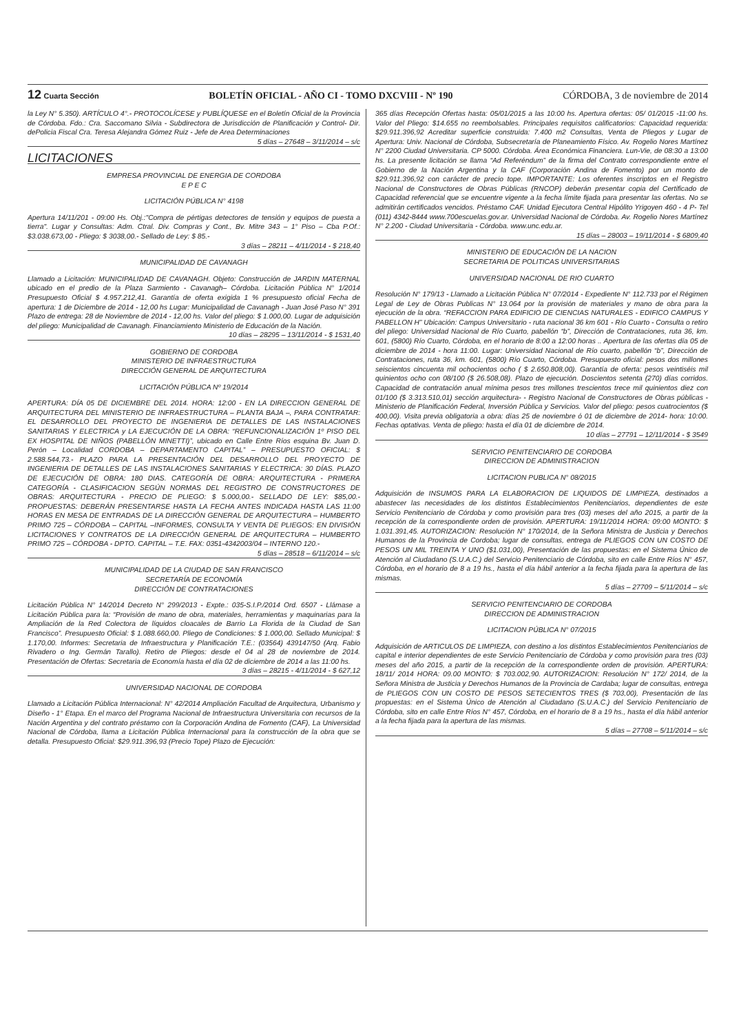12 Cuarta Sección BOLETÍN OFICIAL - AÑO CI - TOMO DXCVIII - Nº 190 CÓRDOBA, 3 de noviembre de 2014
la Ley N° 5.350). ARTÍCULO 4°.- PROTOCOLÍCESE y PUBLÍQUESE en el Boletín Oficial de la Provincia de Córdoba. Fdo.: Cra. Saccomano Silvia - Subdirectora de Jurisdicción de Planificación y Control- Dir. dePolicia Fiscal Cra. Teresa Alejandra Gómez Ruiz - Jefe de Area Determinaciones
5 días – 27648 – 3/11/2014 – s/c
LICITACIONES
EMPRESA PROVINCIAL DE ENERGIA DE CORDOBA
E P E C
LICITACIÓN PÚBLICA N° 4198
Apertura 14/11/201 - 09:00 Hs. Obj.:"Compra de pértigas detectores de tensión y equipos de puesta a tierra". Lugar y Consultas: Adm. Ctral. Div. Compras y Cont., Bv. Mitre 343 – 1° Piso – Cba P.Of.: $3.038.673,00 - Pliego: $ 3038,00.- Sellado de Ley: $ 85.-
3 días – 28211 – 4/11/2014 - $ 218,40
MUNICIPALIDAD DE CAVANAGH
Llamado a Licitación: MUNICIPALIDAD DE CAVANAGH. Objeto: Construcción de JARDIN MATERNAL ubicado en el predio de la Plaza Sarmiento - Cavanagh– Córdoba. Licitación Pública N° 1/2014 Presupuesto Oficial $ 4.957.212,41. Garantía de oferta exigida 1 % presupuesto oficial Fecha de apertura: 1 de Diciembre de 2014 - 12,00 hs Lugar: Municipalidad de Cavanagh - Juan José Paso N° 391 Plazo de entrega: 28 de Noviembre de 2014 - 12,00 hs. Valor del pliego: $ 1.000,00. Lugar de adquisición del pliego: Municipalidad de Cavanagh. Financiamiento Ministerio de Educación de la Nación.
10 días – 28295 – 13/11/2014 - $ 1531,40
GOBIERNO DE CORDOBA
MINISTERIO DE INFRAESTRUCTURA
DIRECCIÓN GENERAL DE ARQUITECTURA
LICITACIÓN PÚBLICA Nº 19/2014
APERTURA: DÍA 05 DE DICIEMBRE DEL 2014. HORA: 12:00 - EN LA DIRECCION GENERAL DE ARQUITECTURA DEL MINISTERIO DE INFRAESTRUCTURA – PLANTA BAJA –, PARA CONTRATAR: EL DESARROLLO DEL PROYECTO DE INGENIERIA DE DETALLES DE LAS INSTALACIONES SANITARIAS Y ELECTRICA y LA EJECUCIÓN DE LA OBRA: “REFUNCIONALIZACIÓN 1º PISO DEL EX HOSPITAL DE NIÑOS (PABELLÓN MINETTI)”, ubicado en Calle Entre Ríos esquina Bv. Juan D. Perón – Localidad CORDOBA – DEPARTAMENTO CAPITAL” – PRESUPUESTO OFICIAL: $ 2.588.544,73.- PLAZO PARA LA PRESENTACIÓN DEL DESARROLLO DEL PROYECTO DE INGENIERIA DE DETALLES DE LAS INSTALACIONES SANITARIAS Y ELECTRICA: 30 DÍAS. PLAZO DE EJECUCIÓN DE OBRA: 180 DIAS. CATEGORÍA DE OBRA: ARQUITECTURA - PRIMERA CATEGORÍA - CLASIFICACION SEGÚN NORMAS DEL REGISTRO DE CONSTRUCTORES DE OBRAS: ARQUITECTURA - PRECIO DE PLIEGO: $ 5.000,00.- SELLADO DE LEY: $85,00.- PROPUESTAS: DEBERÁN PRESENTARSE HASTA LA FECHA ANTES INDICADA HASTA LAS 11:00 HORAS EN MESA DE ENTRADAS DE LA DIRECCIÓN GENERAL DE ARQUITECTURA – HUMBERTO PRIMO 725 – CÓRDOBA – CAPITAL –INFORMES, CONSULTA Y VENTA DE PLIEGOS: EN DIVISIÓN LICITACIONES Y CONTRATOS DE LA DIRECCIÓN GENERAL DE ARQUITECTURA – HUMBERTO PRIMO 725 – CÓRDOBA - DPTO. CAPITAL – T.E. FAX: 0351-4342003/04 – INTERNO 120.-
5 días – 28518 – 6/11/2014 – s/c
MUNICIPALIDAD DE LA CIUDAD DE SAN FRANCISCO
SECRETARÍA DE ECONOMÍA
DIRECCIÓN DE CONTRATACIONES
Licitación Pública N° 14/2014 Decreto N° 299/2013 - Expte.: 035-S.I.P./2014 Ord. 6507 - Llámase a Licitación Pública para la: “Provisión de mano de obra, materiales, herramientas y maquinarias para la Ampliación de la Red Colectora de líquidos cloacales de Barrio La Florida de la Ciudad de San Francisco”. Presupuesto Oficial: $ 1.088.660,00. Pliego de Condiciones: $ 1.000,00. Sellado Municipal: $ 1.170,00. Informes: Secretaria de Infraestructura y Planificación T.E.: (03564) 439147/50 (Arq. Fabio Rivadero o Ing. Germán Tarallo). Retiro de Pliegos: desde el 04 al 28 de noviembre de 2014. Presentación de Ofertas: Secretaria de Economía hasta el día 02 de diciembre de 2014 a las 11:00 hs.
3 días – 28215 - 4/11/2014 - $ 627,12
UNIVERSIDAD NACIONAL DE CORDOBA
Llamado a Licitación Pública Internacional: N° 42/2014 Ampliación Facultad de Arquitectura, Urbanismo y Diseño - 1° Etapa. En el marco del Programa Nacional de Infraestructura Universitaria con recursos de la Nación Argentina y del contrato préstamo con la Corporación Andina de Fomento (CAF), La Universidad Nacional de Córdoba, llama a Licitación Pública Internacional para la construcción de la obra que se detalla. Presupuesto Oficial: $29.911.396,93 (Precio Tope) Plazo de Ejecución:
365 días Recepción Ofertas hasta: 05/01/2015 a las 10:00 hs. Apertura ofertas: 05/ 01/2015 -11:00 hs. Valor del Pliego: $14.655 no reembolsables. Principales requisitos calificatorios: Capacidad requerida: $29.911.396,92 Acreditar superficie construida: 7.400 m2 Consultas, Venta de Pliegos y Lugar de Apertura: Univ. Nacional de Córdoba, Subsecretaría de Planeamiento Físico. Av. Rogelio Nores Martínez N° 2200 Ciudad Universitaria. CP 5000. Córdoba. Área Económica Financiera. Lun-Vie, de 08:30 a 13:00 hs. La presente licitación se llama “Ad Referéndum” de la firma del Contrato correspondiente entre el Gobierno de la Nación Argentina y la CAF (Corporación Andina de Fomento) por un monto de $29.911.396,92 con carácter de precio tope. IMPORTANTE: Los oferentes inscriptos en el Registro Nacional de Constructores de Obras Públicas (RNCOP) deberán presentar copia del Certificado de Capacidad referencial que se encuentre vigente a la fecha límite fijada para presentar las ofertas. No se admitirán certificados vencidos. Préstamo CAF. Unidad Ejecutora Central Hipólito Yrigoyen 460 - 4 P- Tel (011) 4342-8444 www.700escuelas.gov.ar. Universidad Nacional de Córdoba. Av. Rogelio Nores Martínez N° 2.200 - Ciudad Universitaria - Córdoba. www.unc.edu.ar.
15 días – 28003 – 19/11/2014 - $ 6809,40
MINISTERIO DE EDUCACIÓN DE LA NACION
SECRETARIA DE POLITICAS UNIVERSITARIAS
UNIVERSIDAD NACIONAL DE RIO CUARTO
Resolución N° 179/13 - Llamado a Licitación Pública N° 07/2014 - Expediente N° 112.733 por el Régimen Legal de Ley de Obras Publicas N° 13.064 por la provisión de materiales y mano de obra para la ejecución de la obra. “REFACCION PARA EDIFICIO DE CIENCIAS NATURALES - EDIFICO CAMPUS Y PABELLON H” Ubicación: Campus Universitario - ruta nacional 36 km 601 - Río Cuarto - Consulta o retiro del pliego: Universidad Nacional de Río Cuarto, pabellón “b”, Dirección de Contrataciones, ruta 36, km. 601, (5800) Río Cuarto, Córdoba, en el horario de 8:00 a 12:00 horas .. Apertura de las ofertas día 05 de diciembre de 2014 - hora 11:00. Lugar: Universidad Nacional de Río cuarto, pabellón “b”, Dirección de Contrataciones, ruta 36, km. 601, (5800) Río Cuarto, Córdoba. Presupuesto oficial: pesos dos millones seiscientos cincuenta mil ochocientos ocho ( $ 2.650.808,00). Garantía de oferta: pesos veintiséis mil quinientos ocho con 08/100 ($ 26.508,08). Plazo de ejecución. Doscientos setenta (270) días corridos. Capacidad de contratación anual mínima pesos tres millones trescientos trece mil quinientos diez con 01/100 ($ 3.313.510,01) sección arquitectura- - Registro Nacional de Constructores de Obras públicas - Ministerio de Planificación Federal, Inversión Pública y Servicios. Valor del pliego: pesos cuatrocientos ($ 400,00). Visita previa obligatoria a obra: días 25 de noviembre ó 01 de diciembre de 2014- hora: 10:00. Fechas optativas. Venta de pliego: hasta el día 01 de diciembre de 2014.
10 días – 27791 – 12/11/2014 - $ 3549
SERVICIO PENITENCIARIO DE CORDOBA
DIRECCION DE ADMINISTRACION
LICITACION PUBLICA N° 08/2015
Adquisición de INSUMOS PARA LA ELABORACION DE LIQUIDOS DE LIMPIEZA, destinados a abastecer las necesidades de los distintos Establecimientos Penitenciarios, dependientes de este Servicio Penitenciario de Córdoba y como provisión para tres (03) meses del año 2015, a partir de la recepción de la correspondiente orden de provisión. APERTURA: 19/11/2014 HORA: 09:00 MONTO: $ 1.031.391,45. AUTORIZACION: Resolución N° 170/2014, de la Señora Ministra de Justicia y Derechos Humanos de la Provincia de Cordoba; lugar de consultas, entrega de PLIEGOS CON UN COSTO DE PESOS UN MIL TREINTA Y UNO ($1.031,00), Presentación de las propuestas: en el Sistema Único de Atención al Ciudadano (S.U.A.C.) del Servicio Penitenciario de Córdoba, sito en calle Entre Ríos N° 457, Córdoba, en el horario de 8 a 19 hs., hasta el día hábil anterior a la fecha fijada para la apertura de las mismas.
5 días – 27709 – 5/11/2014 – s/c
SERVICIO PENITENCIARIO DE CORDOBA
DIRECCION DE ADMINISTRACION
LICITACION PÚBLICA N° 07/2015
Adquisición de ARTICULOS DE LIMPIEZA, con destino a los distintos Establecimientos Penitenciarios de capital e interior dependientes de este Servicio Penitenciario de Córdoba y como provisión para tres (03) meses del año 2015, a partir de la recepción de la correspondiente orden de provisión. APERTURA: 18/11/ 2014 HORA: 09.00 MONTO: $ 703.002,90. AUTORIZACION: Resolución N° 172/ 2014, de la Señora Ministra de Justicia y Derechos Humanos de la Provincia de Cardaba; lugar de consultas, entrega de PLIEGOS CON UN COSTO DE PESOS SETECIENTOS TRES ($ 703,00), Presentación de las propuestas: en el Sistema Único de Atención al Ciudadano (S.U.A.C.) del Servicio Penitenciario de Córdoba, sito en calle Entre Ríos N° 457, Córdoba, en el horario de 8 a 19 hs., hasta el día hábil anterior a la fecha fijada para la apertura de las mismas.
5 días – 27708 – 5/11/2014 – s/c